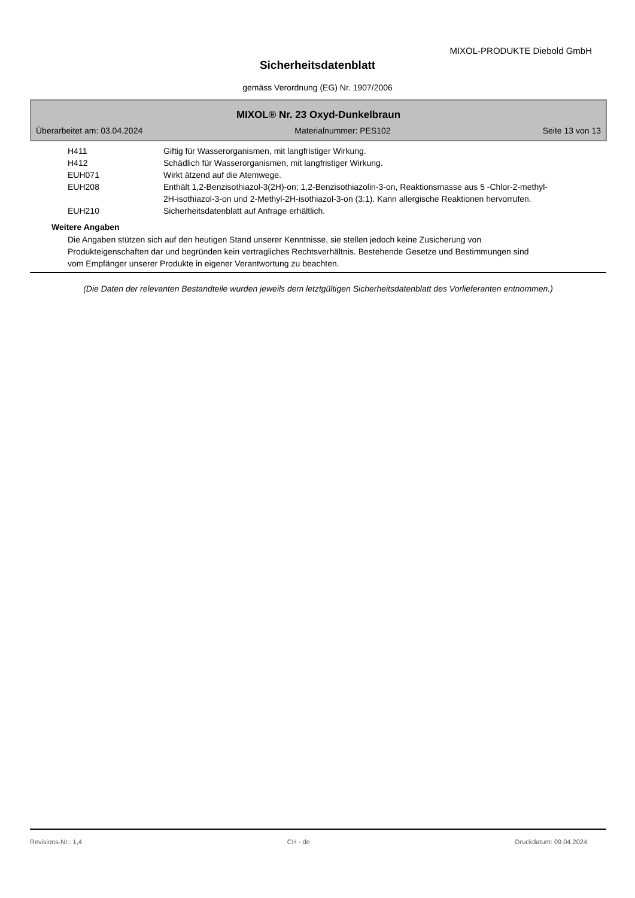MIXOL-PRODUKTE Diebold GmbH
Sicherheitsdatenblatt
gemäss Verordnung (EG) Nr. 1907/2006
MIXOL® Nr. 23 Oxyd-Dunkelbraun
Überarbeitet am: 03.04.2024 Materialnummer: PES102 Seite 13 von 13
| H411 | Giftig für Wasserorganismen, mit langfristiger Wirkung. |
| H412 | Schädlich für Wasserorganismen, mit langfristiger Wirkung. |
| EUH071 | Wirkt ätzend auf die Atemwege. |
| EUH208 | Enthält 1,2-Benzisothiazol-3(2H)-on; 1,2-Benzisothiazolin-3-on, Reaktionsmasse aus 5 -Chlor-2-methyl-2H-isothiazol-3-on und 2-Methyl-2H-isothiazol-3-on (3:1). Kann allergische Reaktionen hervorrufen. |
| EUH210 | Sicherheitsdatenblatt auf Anfrage erhältlich. |
Weitere Angaben
Die Angaben stützen sich auf den heutigen Stand unserer Kenntnisse, sie stellen jedoch keine Zusicherung von Produkteigenschaften dar und begründen kein vertragliches Rechtsverhältnis. Bestehende Gesetze und Bestimmungen sind vom Empfänger unserer Produkte in eigener Verantwortung zu beachten.
(Die Daten der relevanten Bestandteile wurden jeweils dem letztgültigen Sicherheitsdatenblatt des Vorlieferanten entnommen.)
Revisions-Nr.: 1,4 CH - de Druckdatum: 09.04.2024